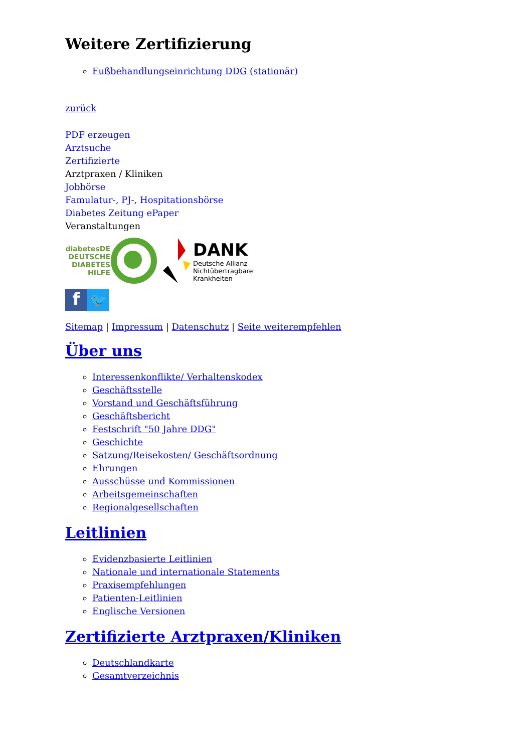Weitere Zertifizierung
Fußbehandlungseinrichtung DDG (stationär)
zurück
PDF erzeugen
Arztsuche
Zertifizierte
Arztpraxen / Kliniken
Jobbörse
Famulatur-, PJ-, Hospitationsbörse
Diabetes Zeitung ePaper
Veranstaltungen
diabetesDE
DEUTSCHE
DIABETES
HILFE
DANK
Deutsche Allianz
Nichtübertragbare
Krankheiten
f 🐦
Sitemap | Impressum | Datenschutz | Seite weiterempfehlen
Über uns
Interessenkonflikte/ Verhaltenskodex
Geschäftsstelle
Vorstand und Geschäftsführung
Geschäftsbericht
Festschrift "50 Jahre DDG"
Geschichte
Satzung/Reisekosten/ Geschäftsordnung
Ehrungen
Ausschüsse und Kommissionen
Arbeitsgemeinschaften
Regionalgesellschaften
Leitlinien
Evidenzbasierte Leitlinien
Nationale und internationale Statements
Praxisempfehlungen
Patienten-Leitlinien
Englische Versionen
Zertifizierte Arztpraxen/Kliniken
Deutschlandkarte
Gesamtverzeichnis